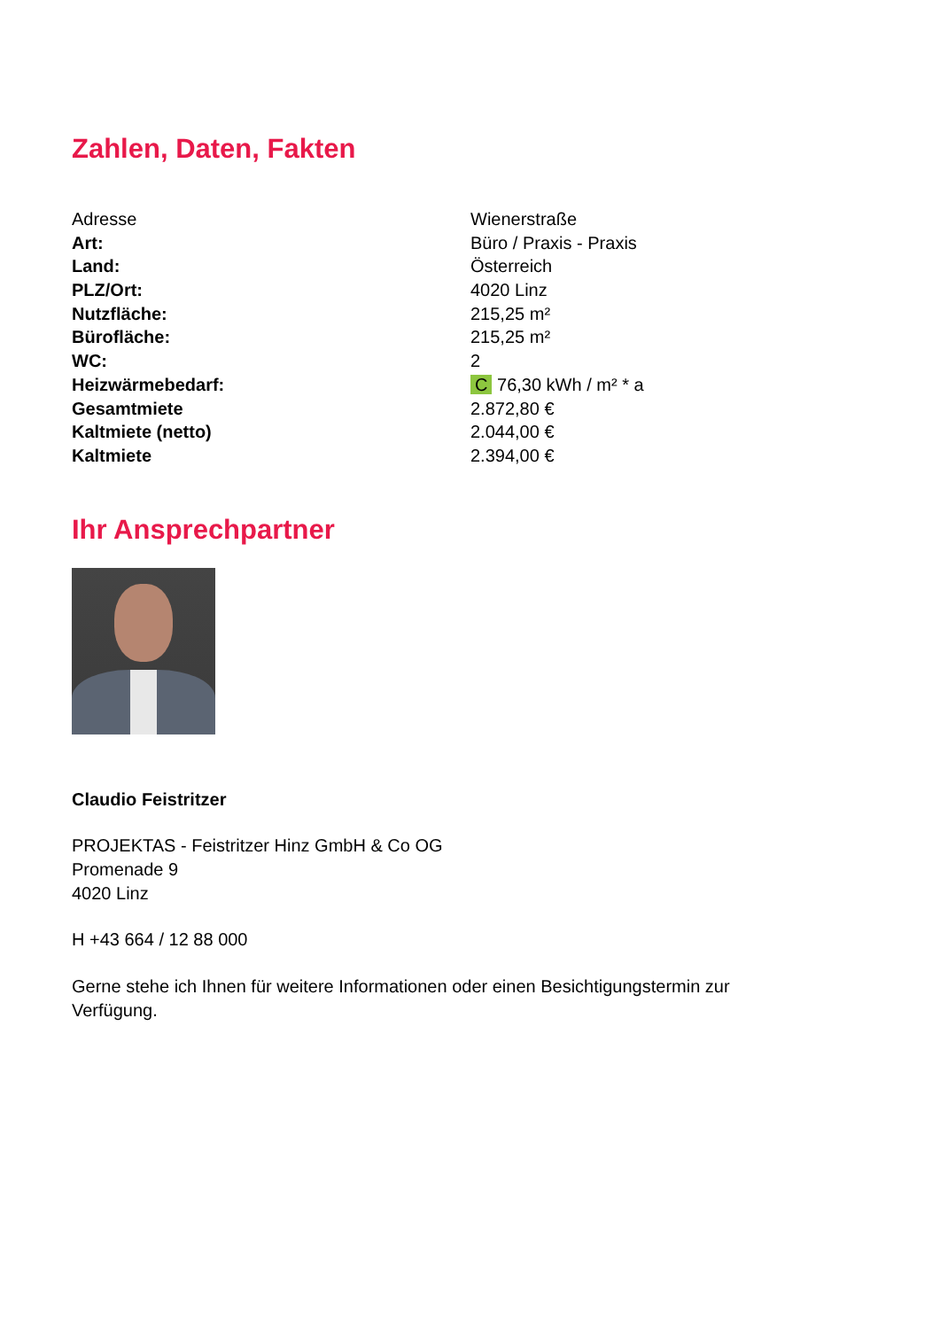Zahlen, Daten, Fakten
| Adresse | Wienerstraße |
| Art: | Büro / Praxis - Praxis |
| Land: | Österreich |
| PLZ/Ort: | 4020 Linz |
| Nutzfläche: | 215,25 m² |
| Bürofläche: | 215,25 m² |
| WC: | 2 |
| Heizwärmebedarf: | C 76,30 kWh / m² * a |
| Gesamtmiete | 2.872,80 € |
| Kaltmiete (netto) | 2.044,00 € |
| Kaltmiete | 2.394,00 € |
Ihr Ansprechpartner
Claudio Feistritzer
PROJEKTAS - Feistritzer Hinz GmbH & Co OG
Promenade 9
4020 Linz
H +43 664 / 12 88 000
Gerne stehe ich Ihnen für weitere Informationen oder einen Besichtigungstermin zur
Verfügung.